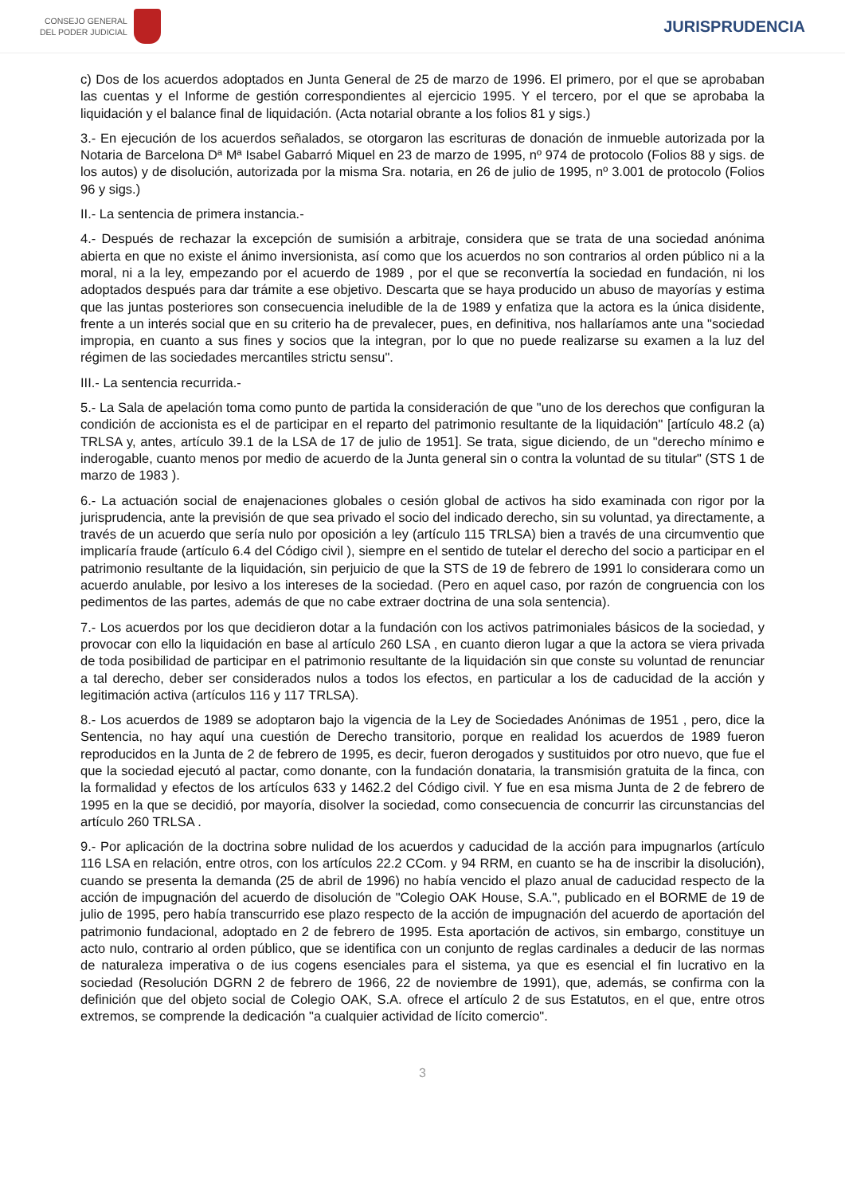CONSEJO GENERAL
DEL PODER JUDICIAL
JURISPRUDENCIA
c) Dos de los acuerdos adoptados en Junta General de 25 de marzo de 1996. El primero, por el que se aprobaban las cuentas y el Informe de gestión correspondientes al ejercicio 1995. Y el tercero, por el que se aprobaba la liquidación y el balance final de liquidación. (Acta notarial obrante a los folios 81 y sigs.)
3.- En ejecución de los acuerdos señalados, se otorgaron las escrituras de donación de inmueble autorizada por la Notaria de Barcelona Dª Mª Isabel Gabarró Miquel en 23 de marzo de 1995, nº 974 de protocolo (Folios 88 y sigs. de los autos) y de disolución, autorizada por la misma Sra. notaria, en 26 de julio de 1995, nº 3.001 de protocolo (Folios 96 y sigs.)
II.- La sentencia de primera instancia.-
4.- Después de rechazar la excepción de sumisión a arbitraje, considera que se trata de una sociedad anónima abierta en que no existe el ánimo inversionista, así como que los acuerdos no son contrarios al orden público ni a la moral, ni a la ley, empezando por el acuerdo de 1989 , por el que se reconvertía la sociedad en fundación, ni los adoptados después para dar trámite a ese objetivo. Descarta que se haya producido un abuso de mayorías y estima que las juntas posteriores son consecuencia ineludible de la de 1989 y enfatiza que la actora es la única disidente, frente a un interés social que en su criterio ha de prevalecer, pues, en definitiva, nos hallaríamos ante una "sociedad impropia, en cuanto a sus fines y socios que la integran, por lo que no puede realizarse su examen a la luz del régimen de las sociedades mercantiles strictu sensu".
III.- La sentencia recurrida.-
5.- La Sala de apelación toma como punto de partida la consideración de que "uno de los derechos que configuran la condición de accionista es el de participar en el reparto del patrimonio resultante de la liquidación" [artículo 48.2 (a) TRLSA y, antes, artículo 39.1 de la LSA de 17 de julio de 1951]. Se trata, sigue diciendo, de un "derecho mínimo e inderogable, cuanto menos por medio de acuerdo de la Junta general sin o contra la voluntad de su titular" (STS 1 de marzo de 1983 ).
6.- La actuación social de enajenaciones globales o cesión global de activos ha sido examinada con rigor por la jurisprudencia, ante la previsión de que sea privado el socio del indicado derecho, sin su voluntad, ya directamente, a través de un acuerdo que sería nulo por oposición a ley (artículo 115 TRLSA) bien a través de una circumventio que implicaría fraude (artículo 6.4 del Código civil ), siempre en el sentido de tutelar el derecho del socio a participar en el patrimonio resultante de la liquidación, sin perjuicio de que la STS de 19 de febrero de 1991 lo considerara como un acuerdo anulable, por lesivo a los intereses de la sociedad. (Pero en aquel caso, por razón de congruencia con los pedimentos de las partes, además de que no cabe extraer doctrina de una sola sentencia).
7.- Los acuerdos por los que decidieron dotar a la fundación con los activos patrimoniales básicos de la sociedad, y provocar con ello la liquidación en base al artículo 260 LSA , en cuanto dieron lugar a que la actora se viera privada de toda posibilidad de participar en el patrimonio resultante de la liquidación sin que conste su voluntad de renunciar a tal derecho, deber ser considerados nulos a todos los efectos, en particular a los de caducidad de la acción y legitimación activa (artículos 116 y 117 TRLSA).
8.- Los acuerdos de 1989 se adoptaron bajo la vigencia de la Ley de Sociedades Anónimas de 1951 , pero, dice la Sentencia, no hay aquí una cuestión de Derecho transitorio, porque en realidad los acuerdos de 1989 fueron reproducidos en la Junta de 2 de febrero de 1995, es decir, fueron derogados y sustituidos por otro nuevo, que fue el que la sociedad ejecutó al pactar, como donante, con la fundación donataria, la transmisión gratuita de la finca, con la formalidad y efectos de los artículos 633 y 1462.2 del Código civil. Y fue en esa misma Junta de 2 de febrero de 1995 en la que se decidió, por mayoría, disolver la sociedad, como consecuencia de concurrir las circunstancias del artículo 260 TRLSA .
9.- Por aplicación de la doctrina sobre nulidad de los acuerdos y caducidad de la acción para impugnarlos (artículo 116 LSA en relación, entre otros, con los artículos 22.2 CCom. y 94 RRM, en cuanto se ha de inscribir la disolución), cuando se presenta la demanda (25 de abril de 1996) no había vencido el plazo anual de caducidad respecto de la acción de impugnación del acuerdo de disolución de "Colegio OAK House, S.A.", publicado en el BORME de 19 de julio de 1995, pero había transcurrido ese plazo respecto de la acción de impugnación del acuerdo de aportación del patrimonio fundacional, adoptado en 2 de febrero de 1995. Esta aportación de activos, sin embargo, constituye un acto nulo, contrario al orden público, que se identifica con un conjunto de reglas cardinales a deducir de las normas de naturaleza imperativa o de ius cogens esenciales para el sistema, ya que es esencial el fin lucrativo en la sociedad (Resolución DGRN 2 de febrero de 1966, 22 de noviembre de 1991), que, además, se confirma con la definición que del objeto social de Colegio OAK, S.A. ofrece el artículo 2 de sus Estatutos, en el que, entre otros extremos, se comprende la dedicación "a cualquier actividad de lícito comercio".
3